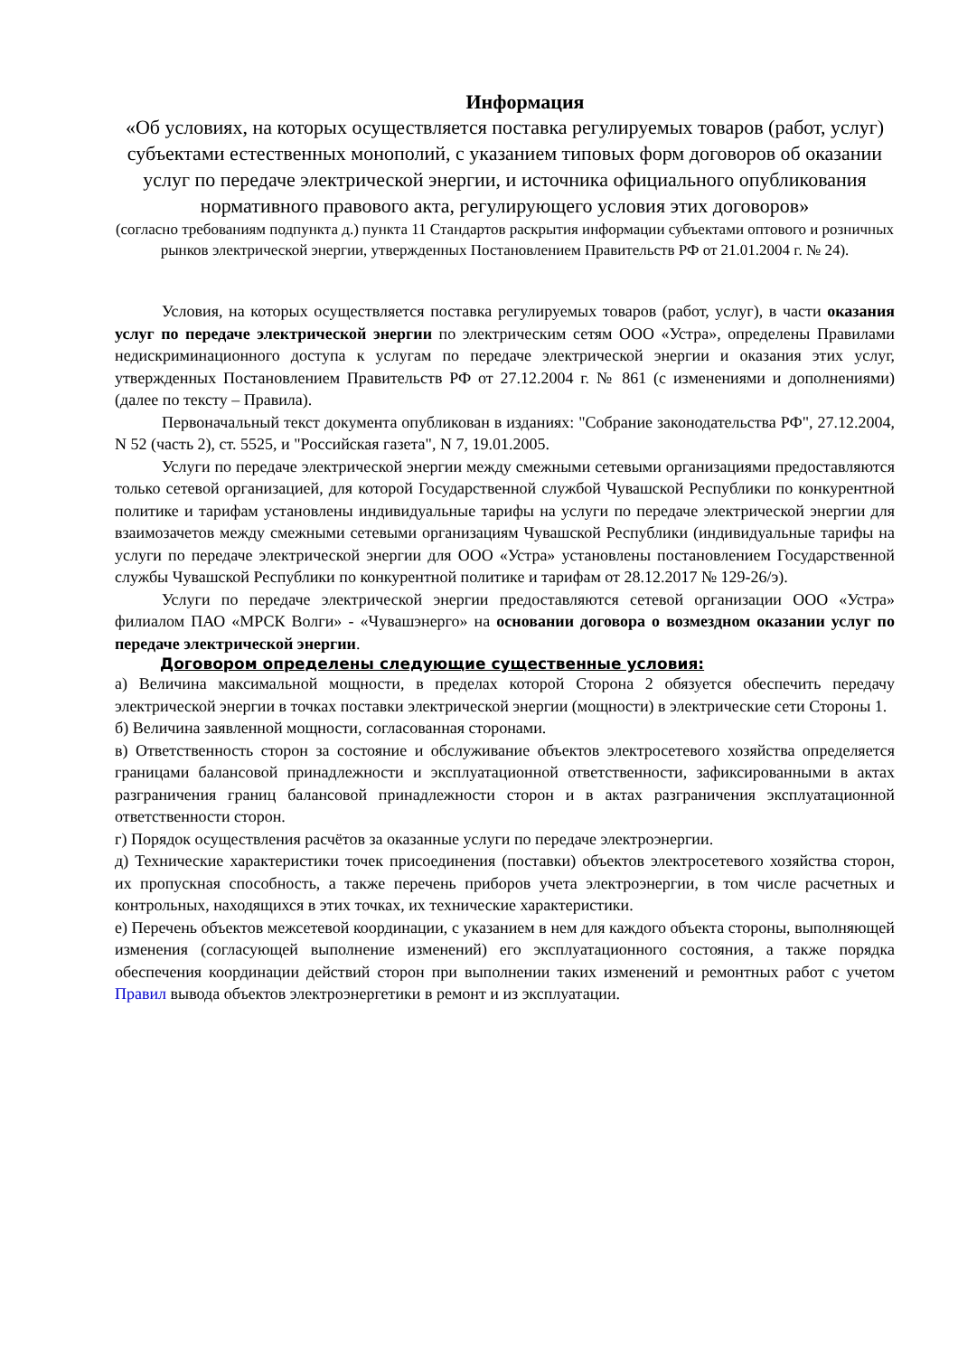Информация
«Об условиях, на которых осуществляется поставка регулируемых товаров (работ, услуг) субъектами естественных монополий, с указанием типовых форм договоров об оказании услуг по передаче электрической энергии, и источника официального опубликования нормативного правового акта, регулирующего условия этих договоров»
(согласно требованиям подпункта д.) пункта 11 Стандартов раскрытия информации субъектами оптового и розничных рынков электрической энергии, утвержденных Постановлением Правительств РФ от 21.01.2004 г. № 24).
Условия, на которых осуществляется поставка регулируемых товаров (работ, услуг), в части оказания услуг по передаче электрической энергии по электрическим сетям ООО «Устра», определены Правилами недискриминационного доступа к услугам по передаче электрической энергии и оказания этих услуг, утвержденных Постановлением Правительств РФ от 27.12.2004 г. № 861 (с изменениями и дополнениями) (далее по тексту – Правила).
Первоначальный текст документа опубликован в изданиях: "Собрание законодательства РФ", 27.12.2004, N 52 (часть 2), ст. 5525, и "Российская газета", N 7, 19.01.2005.
Услуги по передаче электрической энергии между смежными сетевыми организациями предоставляются только сетевой организацией, для которой Государственной службой Чувашской Республики по конкурентной политике и тарифам установлены индивидуальные тарифы на услуги по передаче электрической энергии для взаимозачетов между смежными сетевыми организациям Чувашской Республики (индивидуальные тарифы на услуги по передаче электрической энергии для ООО «Устра» установлены постановлением Государственной службы Чувашской Республики по конкурентной политике и тарифам от 28.12.2017 № 129-26/э).
Услуги по передаче электрической энергии предоставляются сетевой организации ООО «Устра» филиалом ПАО «МРСК Волги» - «Чувашэнерго» на основании договора о возмездном оказании услуг по передаче электрической энергии.
Договором определены следующие существенные условия:
а) Величина максимальной мощности, в пределах которой Сторона 2 обязуется обеспечить передачу электрической энергии в точках поставки электрической энергии (мощности) в электрические сети Стороны 1.
б) Величина заявленной мощности, согласованная сторонами.
в) Ответственность сторон за состояние и обслуживание объектов электросетевого хозяйства определяется границами балансовой принадлежности и эксплуатационной ответственности, зафиксированными в актах разграничения границ балансовой принадлежности сторон и в актах разграничения эксплуатационной ответственности сторон.
г) Порядок осуществления расчётов за оказанные услуги по передаче электроэнергии.
д) Технические характеристики точек присоединения (поставки) объектов электросетевого хозяйства сторон, их пропускная способность, а также перечень приборов учета электроэнергии, в том числе расчетных и контрольных, находящихся в этих точках, их технические характеристики.
е) Перечень объектов межсетевой координации, с указанием в нем для каждого объекта стороны, выполняющей изменения (согласующей выполнение изменений) его эксплуатационного состояния, а также порядка обеспечения координации действий сторон при выполнении таких изменений и ремонтных работ с учетом Правил вывода объектов электроэнергетики в ремонт и из эксплуатации.